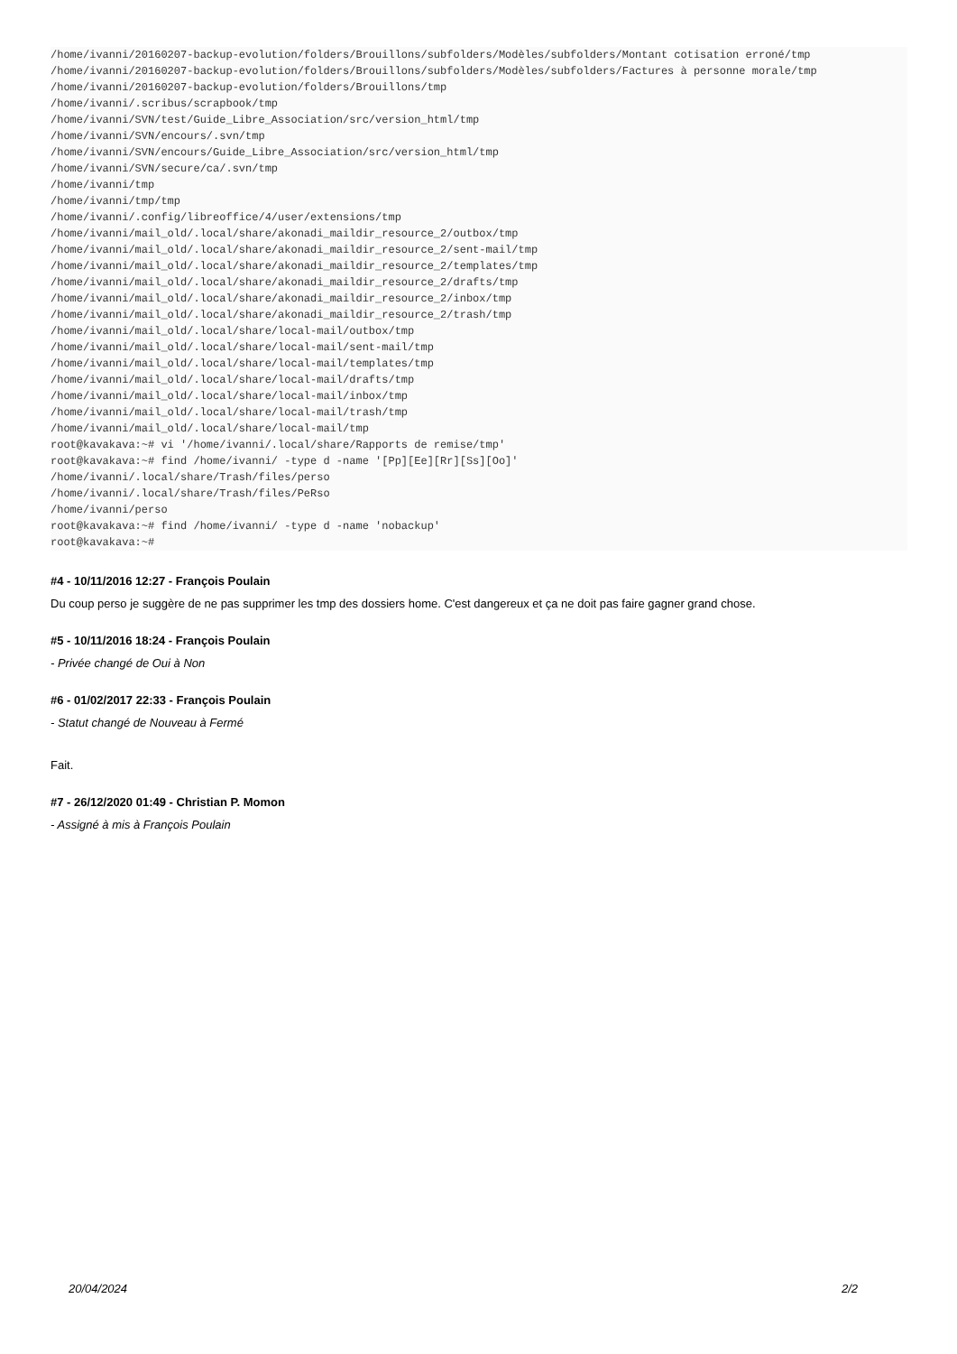/home/ivanni/20160207-backup-evolution/folders/Brouillons/subfolders/Modèles/subfolders/Montant cotisation erroné/tmp
/home/ivanni/20160207-backup-evolution/folders/Brouillons/subfolders/Modèles/subfolders/Factures à personne morale/tmp
/home/ivanni/20160207-backup-evolution/folders/Brouillons/tmp
/home/ivanni/.scribus/scrapbook/tmp
/home/ivanni/SVN/test/Guide_Libre_Association/src/version_html/tmp
/home/ivanni/SVN/encours/.svn/tmp
/home/ivanni/SVN/encours/Guide_Libre_Association/src/version_html/tmp
/home/ivanni/SVN/secure/ca/.svn/tmp
/home/ivanni/tmp
/home/ivanni/tmp/tmp
/home/ivanni/.config/libreoffice/4/user/extensions/tmp
/home/ivanni/mail_old/.local/share/akonadi_maildir_resource_2/outbox/tmp
/home/ivanni/mail_old/.local/share/akonadi_maildir_resource_2/sent-mail/tmp
/home/ivanni/mail_old/.local/share/akonadi_maildir_resource_2/templates/tmp
/home/ivanni/mail_old/.local/share/akonadi_maildir_resource_2/drafts/tmp
/home/ivanni/mail_old/.local/share/akonadi_maildir_resource_2/inbox/tmp
/home/ivanni/mail_old/.local/share/akonadi_maildir_resource_2/trash/tmp
/home/ivanni/mail_old/.local/share/local-mail/outbox/tmp
/home/ivanni/mail_old/.local/share/local-mail/sent-mail/tmp
/home/ivanni/mail_old/.local/share/local-mail/templates/tmp
/home/ivanni/mail_old/.local/share/local-mail/drafts/tmp
/home/ivanni/mail_old/.local/share/local-mail/inbox/tmp
/home/ivanni/mail_old/.local/share/local-mail/trash/tmp
/home/ivanni/mail_old/.local/share/local-mail/tmp
root@kavakava:~# vi '/home/ivanni/.local/share/Rapports de remise/tmp'
root@kavakava:~# find /home/ivanni/ -type d -name '[Pp][Ee][Rr][Ss][Oo]'
/home/ivanni/.local/share/Trash/files/perso
/home/ivanni/.local/share/Trash/files/PeRso
/home/ivanni/perso
root@kavakava:~# find /home/ivanni/ -type d -name 'nobackup'
root@kavakava:~#
#4 - 10/11/2016 12:27 - François Poulain
Du coup perso je suggère de ne pas supprimer les tmp des dossiers home. C'est dangereux et ça ne doit pas faire gagner grand chose.
#5 - 10/11/2016 18:24 - François Poulain
- Privée changé de Oui à Non
#6 - 01/02/2017 22:33 - François Poulain
- Statut changé de Nouveau à Fermé
Fait.
#7 - 26/12/2020 01:49 - Christian P. Momon
- Assigné à mis à François Poulain
20/04/2024 2/2